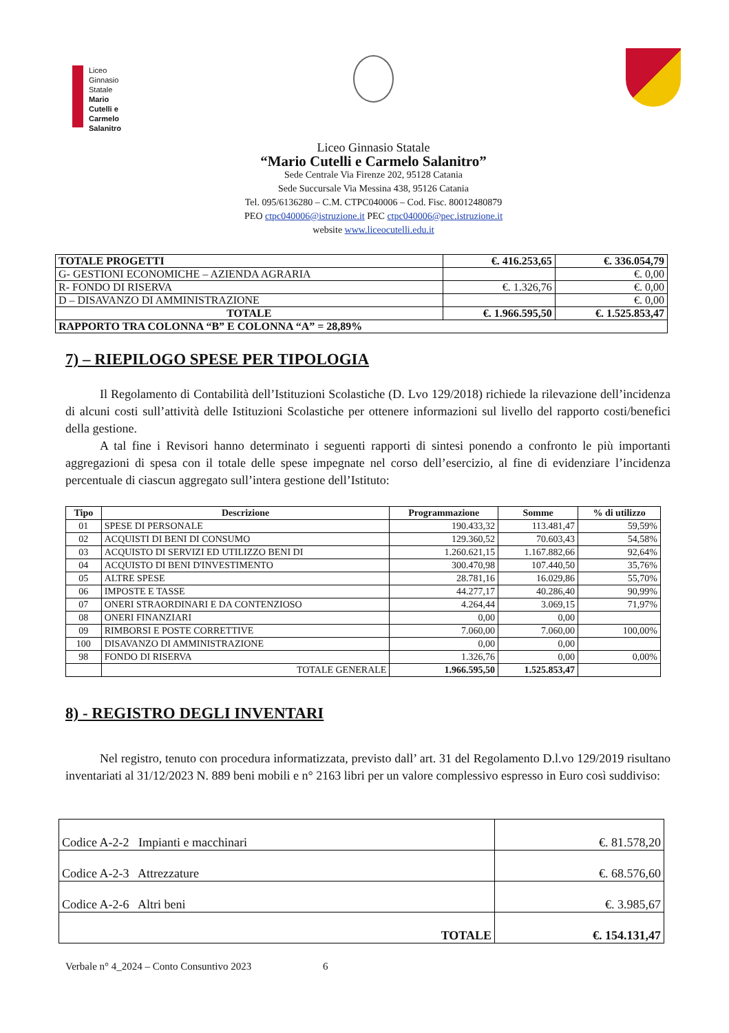Liceo
Ginnasio
Statale
Mario
Cutelli e
Carmelo
Salanitro
Liceo Ginnasio Statale
“Mario Cutelli e Carmelo Salanitro”
Sede Centrale Via Firenze 202, 95128 Catania
Sede Succursale Via Messina 438, 95126 Catania
Tel. 095/6136280 – C.M. CTPC040006 – Cod. Fisc. 80012480879
PEO ctpc040006@istruzione.it PEC ctpc040006@pec.istruzione.it
website www.liceocutelli.edu.it
| TOTALE PROGETTI | €. 416.253,65 | €. 336.054,79 |
| G- GESTIONI ECONOMICHE – AZIENDA AGRARIA | | €. 0,00 |
| R- FONDO DI RISERVA | €. 1.326,76 | €. 0,00 |
| D – DISAVANZO DI AMMINISTRAZIONE | | €. 0,00 |
| TOTALE | €. 1.966.595,50 | €. 1.525.853,47 |
| RAPPORTO TRA COLONNA “B” E COLONNA “A” = 28,89% | | |
7) – RIEPILOGO SPESE PER TIPOLOGIA
Il Regolamento di Contabilità dell’Istituzioni Scolastiche (D. Lvo 129/2018) richiede la rilevazione dell’incidenza di alcuni costi sull’attività delle Istituzioni Scolastiche per ottenere informazioni sul livello del rapporto costi/benefici della gestione.
A tal fine i Revisori hanno determinato i seguenti rapporti di sintesi ponendo a confronto le più importanti aggregazioni di spesa con il totale delle spese impegnate nel corso dell’esercizio, al fine di evidenziare l’incidenza percentuale di ciascun aggregato sull’intera gestione dell’Istituto:
| Tipo | Descrizione | Programmazione | Somme | % di utilizzo |
| --- | --- | --- | --- | --- |
| 01 | SPESE DI PERSONALE | 190.433,32 | 113.481,47 | 59,59% |
| 02 | ACQUISTI DI BENI DI CONSUMO | 129.360,52 | 70.603,43 | 54,58% |
| 03 | ACQUISTO DI SERVIZI ED UTILIZZO BENI DI | 1.260.621,15 | 1.167.882,66 | 92,64% |
| 04 | ACQUISTO DI BENI D'INVESTIMENTO | 300.470,98 | 107.440,50 | 35,76% |
| 05 | ALTRE SPESE | 28.781,16 | 16.029,86 | 55,70% |
| 06 | IMPOSTE E TASSE | 44.277,17 | 40.286,40 | 90,99% |
| 07 | ONERI STRAORDINARI E DA CONTENZIOSO | 4.264,44 | 3.069,15 | 71,97% |
| 08 | ONERI FINANZIARI | 0,00 | 0,00 | |
| 09 | RIMBORSI E POSTE CORRETTIVE | 7.060,00 | 7.060,00 | 100,00% |
| 100 | DISAVANZO DI AMMINISTRAZIONE | 0,00 | 0,00 | |
| 98 | FONDO DI RISERVA | 1.326,76 | 0,00 | 0,00% |
| | TOTALE GENERALE | 1.966.595,50 | 1.525.853,47 | |
8) - REGISTRO DEGLI INVENTARI
Nel registro, tenuto con procedura informatizzata, previsto dall’ art. 31 del Regolamento D.l.vo 129/2019 risultano inventariati al 31/12/2023 N. 889 beni mobili e n° 2163 libri per un valore complessivo espresso in Euro così suddiviso:
| Codice A-2-2 Impianti e macchinari | €. 81.578,20 |
| Codice A-2-3 Attrezzature | €. 68.576,60 |
| Codice A-2-6 Altri beni | €. 3.985,67 |
| TOTALE | €. 154.131,47 |
Verbale n° 4_2024 – Conto Consuntivo 2023 6